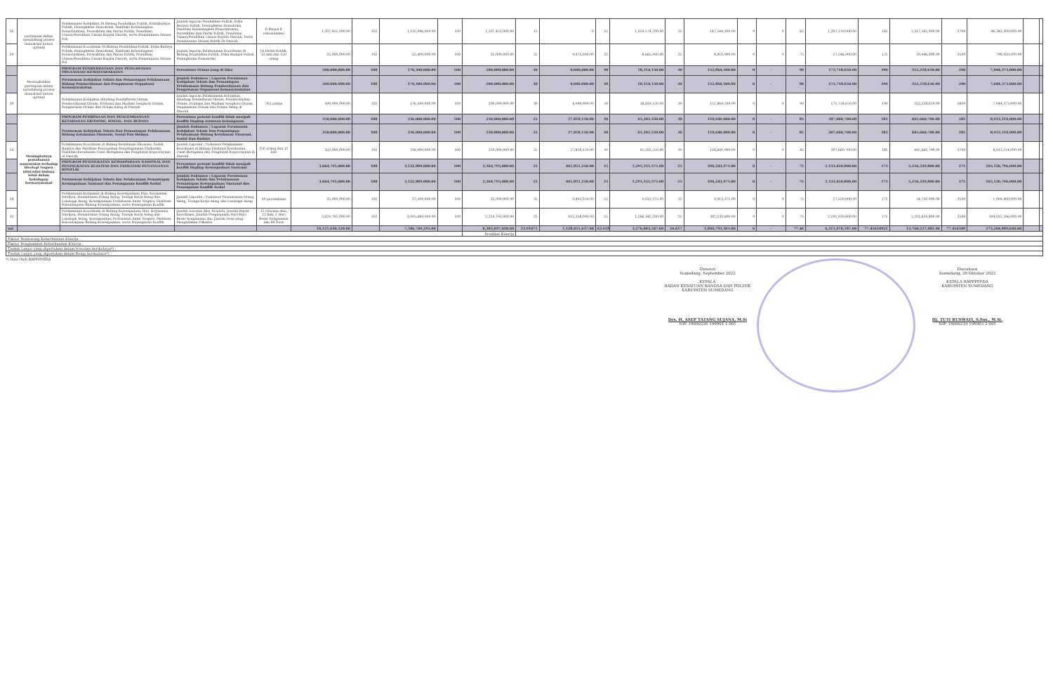| 26 | partisipasi dalam mendukung proses demokrasi belum optimal | Pelaksanaan Kebijakan Di Bidang Pendidikan Politik, EtikaBudaya Politik, Peningkatan Demokrasi, Fasilitasi Kelembagaan Pemerintahan, Perwakilan dan Partai Politik, Pemilihan Umum/Pemilihan Umum Kepala Daerah, serta Pemantauan Situasi Poli | Jumlah laporan Pendidikan Politik, Etika Budaya Politik, Peningkatan Demokrasi, Fasilitasi Kelembagaan Pemerintahan, Perwakilan dan Partai Politik, Pemilihan Umum/Pemilihan Umum Kepala Daerah, Serta Pemantauan Situasi Politik Di Daerah | 8 Parpol 8 rekomendasi | 1,207,451,000.00 | 102 | 1,110,046,000.00 | 100 | 1,207,451,000.00 | 15 | 0 | 35 | 1,059,574,700.00 | 35 | 147,544,300.00 | 0 | 0 | 65 | 1,207,119,000.00 | 185 | 2,317,165,000.00 | 3700 | 46,343,300,000.00 | | |
| 29 | | Pelaksanaan Koordinasi Di Bidang Pendidikan Politik, Etika Budaya Politik, Peningkatan Demokrasi, Fasilitasi Kelembagaan Pemerintahan, Perwakilan dan Partai Politik, Pemilihan Umum/Pemilihan Umum Kepala Daerah, serta Pemantauan Situasi Pol | Jumlah laporan Pelaksanaan Koordinasi Di Bidang Pendidikan Politik, Etika Budaya Politik, Peningkatan Demokrasi | 16 Partai Politik, 12 kali dan 150 orang | 35,000,000.00 | 102 | 12,400,000.00 | 100 | 35,000,000.00 | 25 | 9,971,000.00 | 25 | 8,665,000.00 | 25 | 8,910,000.00 | 0 | 0 | 75 | 27,546,000.00 | 175 | 39,946,000.00 | 3500 | 798,920,000.00 | | |
| | Meningkatkan partisipasi dalam mendukung proses demokrasi belum optimal | PROGRAM PEMBERDAYAAN DAN PENGAWASAN ORGANISASI KEMASYARAKATAN | Persentase Ormas yang di bina | | 500,000,000.00 | 108 | 176,500,000.00 | 100 | 200,000,000.00 | 30 | 4,040,000.00 | 30 | 18,314,150.00 | 30 | 152,864,500.00 | 0 | - | 90 | 175,718,650.00 | 190 | 352,218,650.00 | 290 | 7,044,373,000.00 | | |
| | | Perumusan Kebijakan Teknis dan Pemantapan Pelaksanaan Bidang Pemberdayaan dan Pengawasan Organisasi Kemasyarakatan | Jumlah Dokumen / Laporan Perumusan Kebijakan Teknis dan Pemantapan Pelaksanaan Bidang Pemberdayaan dan Pengawasan Organisasi Kemasyarakatan | | 500,000,000.00 | 108 | 176,500,000.00 | 100 | 200,000,000.00 | 30 | 4,040,000.00 | 30 | 18,314,150.00 | 30 | 152,864,500.00 | 0 | - | 90 | 175,718,650.00 | 190 | 352,218,650.00 | 290 | 7,044,373,000.00 | | |
| 30 | | Pelaksanaan Kebijakan dibidang Pendaftaran Ormas, Pemberdayaan Ormas, Evaluasi dan Mediasi Sengketa Ormas, Pengawasan Ormas dan Ormas Asing di Daerah | Jumlah laporan Pelaksanaan Kebijakan dibidang Pendaftaran Ormas, Pemberdayaan Ormas, Evaluasi dan Mediasi Sengketa Ormas, Pengawasan Ormas dan Ormas Asing di Daerah | 763 ormas | 500,000,000.00 | 102 | 176,500,000.00 | 100 | 200,000,000.00 | 30 | 4,040,000.00 | 30 | 18,814,150.00 | 30 | 152,864,500.00 | 0 | 0 | 90 | 175,718,650.00 | 190 | 352,218,650.00 | 3800 | 7,044,373,000.00 | | |
| | Meningkatnya pemahaman masyarakat terhadap ideologi Negara nilai-nilai budaya lokal dalam kehidupan bermasyarakat | PROGRAM PEMBINAAN DAN PENGEMBANGAN KETAHANAN EKONOMI, SOSIAL, DAN BUDAYA | Persentase potensi konflik tidak menjadi konflik lingkup wawasan kebangsaan | | 350,000,000.00 | 108 | 236,000,000.00 | 100 | 250,000,000.00 | 25 | 27,818,150.00 | 30 | 61,202,550.00 | 30 | 118,640,000.00 | 0 | - | 85 | 207,660,700.00 | 185 | 445,660,700.00 | 285 | 8,913,214,000.00 | | |
| | | Perumusan Kebijakan Teknis Dan Pemantapan Pelaksanaan Bidang Ketahanan Ekonomi, Sosial Dan Budaya | Jumlah Dokumen / Laporan Perumusan Kebijakan Teknis Dan Pemantapan Pelaksanaan Bidang Ketahanan Ekonomi, Sosial Dan Budaya | | 350,000,000.00 | 108 | 236,000,000.00 | 100 | 250,000,000.00 | 25 | 27,818,150.00 | 30 | 61,202,550.00 | 30 | 118,640,000.00 | 0 | - | 85 | 207,660,700.00 | 185 | 445,660,700.00 | 285 | 8,913,214,000.00 | | |
| 33 | | Pelaksanaan Koordinasi di Bidang Ketahanan Ekonomi, Sosial, Budaya dan Fasilitasi Pencegahan Penyalagunaan Narkotika, Fasilitasi Kerukunan Umat Beragama dan Penghayat Kepercayaan di Daerah | Jumlah Laporan / Dokumen Pelaksanaan Koordinasi di Bidang Fasilitasi Kerukunan Umat Beragama dan Penghayat Kepercayaan di Daerah | 250 orang dan 12 kali | 350,000,000.00 | 102 | 236,000,000.00 | 100 | 250,000,000.00 | 25 | 27,818,150.00 | 30 | 61,202,550.00 | 30 | 118,640,000.00 | 0 | 0 | 85 | 207,660,700.00 | 185 | 445,660,700.00 | 3700 | 8,913,214,000.00 | | |
| | | PROGRAM PENINGKATAN KEWASPADAAN NASIONAL DAN PENINGKATAN KUALITAS DAN FASILITASI PENANGANAN KONFLIK | Persentase potensi konflik tidak menjadi konflik lingkup Kewaspadaan Nasional | | 3,664,795,000.00 | 108 | 3,122,889,000.00 | 100 | 2,364,795,000.00 | 25 | 441,851,250.00 | 25 | 1,295,355,575.00 | 25 | 396,243,975.00 | 0 | - | 75 | 2,133,450,800.00 | 175 | 5,256,339,800.00 | 275 | 105,126,796,000.00 | | |
| | | Perumusan Kebijakan Teknis dan Pelaksanaan Pemantapan Kewaspadaan Nasional dan Penanganan Konflik Sosial | Jumlah Dokumen / Laporan Perumusan Kebijakan Teknis dan Pelaksanaan Pemantapan Kewaspadaan Nasional dan Penanganan Konflik Sosial | | 3,664,795,000.00 | 108 | 3,122,889,000.00 | 100 | 2,364,795,000.00 | 25 | 441,851,250.00 | 25 | 1,295,355,575.00 | 25 | 396,243,975.00 | 0 | - | 75 | 2,133,450,800.00 | 175 | 5,256,339,800.00 | 275 | 105,126,796,000.00 | | |
| 34 | | Pelaksanaan Kebijakan di Bidang Kewaspadaan Dini, Kerjasama Intelijen, Pemantauan Orang Asing, Tenaga Kerja Asing dan Lembaga Asing, Kewaspadaan Perbatasan Antar Negara, Fasilitasi Kelembagaan Bidang Kewaspadaan, serta Penanganan Konflik | Jumlah Laporan / Dokumen Pemantauan Orang Asing, Tenaga Kerja Asing dan Lembaga Asing | 30 perusahaan | 35,000,000.00 | 102 | 27,200,000.00 | 100 | 35,000,000.00 | 25 | 9,493,250.00 | 25 | 9,013,375.00 | 25 | 9,013,375.00 | 0 | 0 | 75 | 27,520,000.00 | 175 | 54,720,000.00 | 3500 | 1,094,400,000.00 | | |
| 35 | | Pelaksanaan Koordinasi di Bidang Kewaspadaan Dini, Kerjasama Intelijen, Pemantauan Orang Asing, Tenaga Kerja Asing dan Lembaga Asing, Kewaspadaan Perbatasan Antar Negara, Fasilitasi Kelembagaan Bidang Kewaspadaan, serta Penanganan Konflik | Jumlah rencana Aksi Terpadu, Jumlah Rapat Koordinasi, Jumlah Pengamanan Hari-Hari Besar keagamaan dan Jumlah Desa yang Mengadakan Pilkades | 15 rencana aksi, 12 kali, 2 Hari Besar keagamaan dan 88 Desa | 3,629,795,000.00 | 102 | 3,095,689,000.00 | 100 | 2,329,795,000.00 | 25 | 432,358,000.00 | 25 | 1,286,342,200.00 | 25 | 387,230,600.00 | 0 | 0 | 75 | 2,105,930,800.00 | 175 | 5,201,619,800.00 | 3500 | 104,032,396,000.00 | | |
| nal | | | | | 10,121,630,520.00 | | 7,346,749,295.00 | | 8,383,037,020.00 | 23.91071 | 1,128,651,637.00 | 63.929 | 3,276,003,247.00 | 26.617 | 1,806,793,303.00 | 0 | - | 77.46 | 6,213,478,187.00 | 77.45634921 | 13,760,227,482.00 | 77.456349 | 275,204,849,640.00 | | |
| | | | | | | | | | Predikat Kinerja | | | | | | | | | | | | | | | | |
| Faktor Pendorong Keberhasilan Kinerja : | | | | | | | | | | | | | | | | | | | | | | | | | |
| Faktor Penghambat Keberhasilan Kinerja : | | | | | | | | | | | | | | | | | | | | | | | | | |
| Tindak Lanjut yang diperlukan dalam triwulan berikutnya*) : | | | | | | | | | | | | | | | | | | | | | | | | | |
| Tindak Lanjut yang diperlukan dalam Renja berikutnya*) : | | | | | | | | | | | | | | | | | | | | | | | | | |
*) Diisi Oleh BAPPPPEDA
Disusun
Sumedang, September 2022
KEPALA
BADAN KESATUAN BANGSA DAN POLITIK
KABUPATEN SUMEDANG
Drs. H. ASEP TATANG SUJANA, M.Si
NIP. 19660226 199901 1 001
Dievaluasi
Sumedang, 29 Oktober 2022
KEPALA BAPPPPEDA
KABUPATEN SUMEDANG
Hj. TUTI RUSWATI, S.Sos., M.Si.
NIP. 19690219 198903 2 005